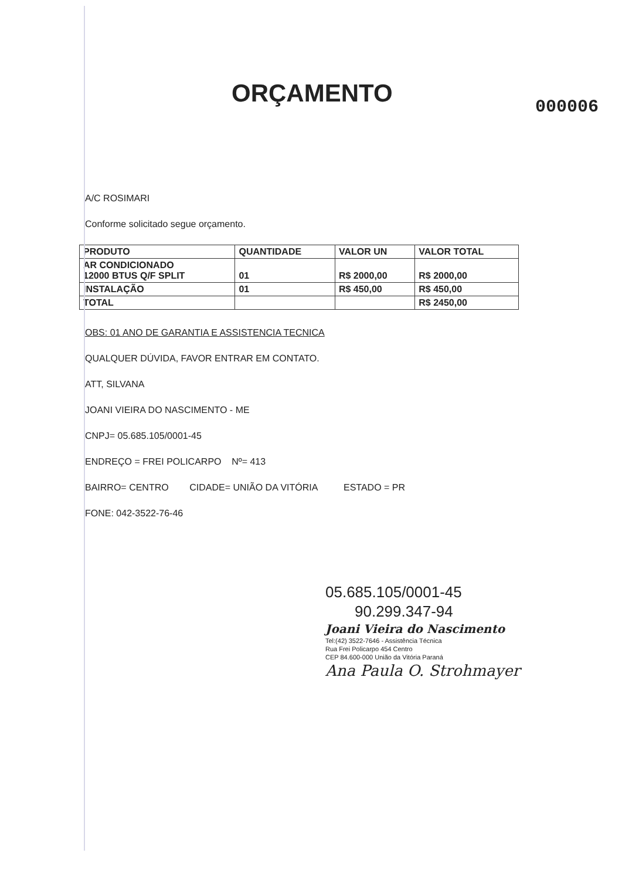ORÇAMENTO
000006
A/C ROSIMARI
Conforme solicitado segue orçamento.
| PRODUTO | QUANTIDADE | VALOR UN | VALOR TOTAL |
| --- | --- | --- | --- |
| AR CONDICIONADO 12000 BTUS Q/F SPLIT | 01 | R$ 2000,00 | R$ 2000,00 |
| INSTALAÇÃO | 01 | R$ 450,00 | R$ 450,00 |
| TOTAL | | | R$ 2450,00 |
OBS: 01 ANO DE GARANTIA E ASSISTENCIA TECNICA
QUALQUER DÚVIDA, FAVOR ENTRAR EM CONTATO.
ATT, SILVANA
JOANI VIEIRA DO NASCIMENTO - ME
CNPJ= 05.685.105/0001-45
ENDREÇO = FREI POLICARPO Nº= 413
BAIRRO= CENTRO CIDADE= UNIÃO DA VITÓRIA ESTADO = PR
FONE: 042-3522-76-46
05.685.105/0001-45
90.299.347-94
Joani Vieira do Nascimento
Tel:(42) 3522-7646 - Assistência Técnica
Rua Frei Policarpo 454 Centro
CEP 84.600-000 União da Vitória Paraná
Ana Paula O. Strohmayer